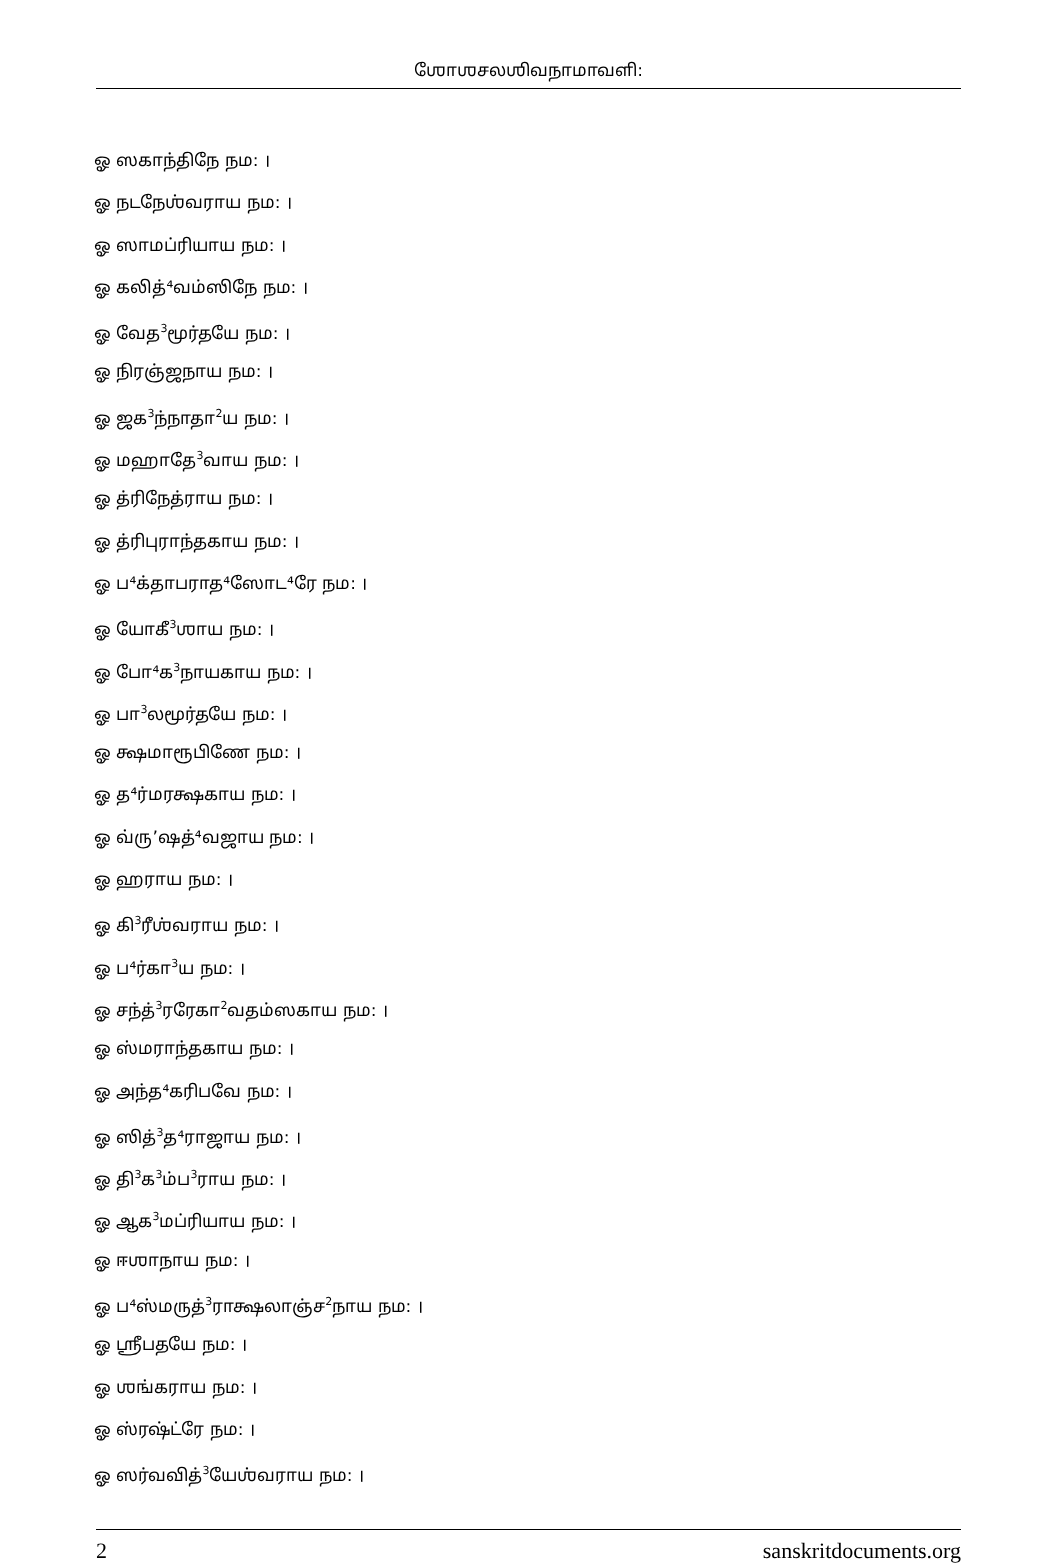ஶோஶசலஶிவநாமாவளி:
ஓ ஸகாந்திநே நம: ।
ஓ நடநேஶ்வராய நம: ।
ஓ ஸாமப்ரியாய நம: ।
ஓ கலித்⁴வம்ஸிநே நம: ।
ஓ வேத<sup>3</sup>மூர்தயே நம: ।
ஓ நிரஞ்ஜநாய நம: ।
ஓ ஜக<sup>3</sup>ந்நாதா<sup>2</sup>ய நம: ।
ஓ மஹாதே<sup>3</sup>வாய நம: ।
ஓ த்ரிநேத்ராய நம: ।
ஓ த்ரிபுராந்தகாய நம: ।
ஓ ப⁴க்தாபராத⁴ஸோட⁴ரே நம: ।
ஓ யோகீ<sup>3</sup>ஶாய நம: ।
ஓ போ⁴க<sup>3</sup>நாயகாய நம: ।
ஓ பா<sup>3</sup>லமூர்தயே நம: ।
ஓ க்ஷமாரூபிணே நம: ।
ஓ த⁴ர்மரக்ஷகாய நம: ।
ஓ வ்ரு’ஷத்⁴வஜாய நம: ।
ஓ ஹராய நம: ।
ஓ கி<sup>3</sup>ரீஶ்வராய நம: ।
ஓ ப⁴ர்கா<sup>3</sup>ய நம: ।
ஓ சந்த்<sup>3</sup>ரரேகா<sup>2</sup>வதம்ஸகாய நம: ।
ஓ ஸ்மராந்தகாய நம: ।
ஓ அந்த⁴கரிபவே நம: ।
ஓ ஸித்<sup>3</sup>த⁴ராஜாய நம: ।
ஓ தி<sup>3</sup>க<sup>3</sup>ம்ப<sup>3</sup>ராய நம: ।
ஓ ஆக<sup>3</sup>மப்ரியாய நம: ।
ஓ ஈஶாநாய நம: ।
ஓ ப⁴ஸ்மருத்<sup>3</sup>ராக்ஷலாஞ்ச<sup>2</sup>நாய நம: ।
ஓ ஶ்ரீபதயே நம: ।
ஓ ஶங்கராய நம: ।
ஓ ஸ்ரஷ்ட்ரே நம: ।
ஓ ஸர்வவித்<sup>3</sup>யேஶ்வராய நம: ।
2 sanskritdocuments.org